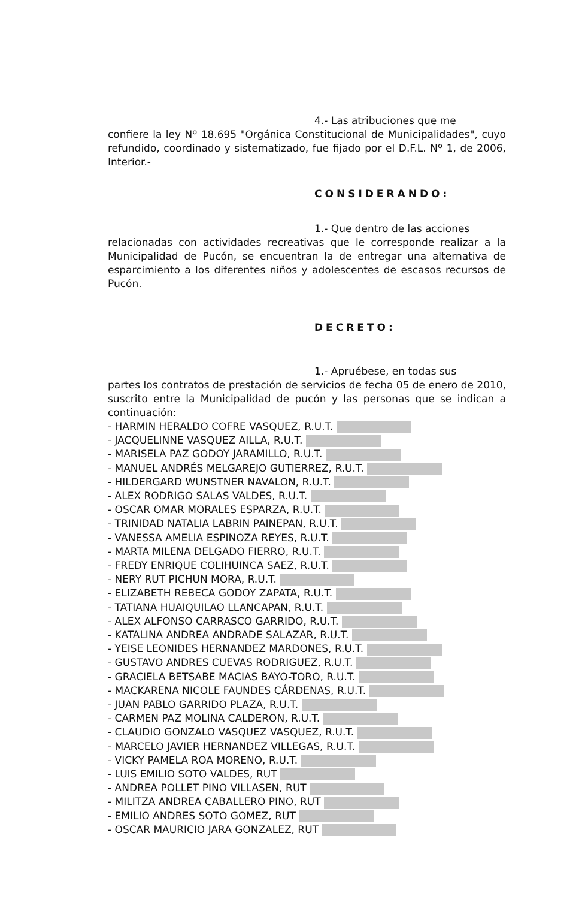4.- Las atribuciones que me
confiere la ley Nº 18.695 "Orgánica Constitucional de Municipalidades", cuyo refundido, coordinado y sistematizado, fue fijado por el D.F.L. Nº 1, de 2006, Interior.-
CONSIDERANDO:
1.- Que dentro de las acciones
relacionadas con actividades recreativas que le corresponde realizar a la Municipalidad de Pucón, se encuentran la de entregar una alternativa de esparcimiento a los diferentes niños y adolescentes de escasos recursos de Pucón.
DECRETO:
1.- Apruébese, en todas sus
partes los contratos de prestación de servicios de fecha 05 de enero de 2010, suscrito entre la Municipalidad de pucón y las personas que se indican a continuación:
- HARMIN HERALDO COFRE VASQUEZ, R.U.T.
- JACQUELINNE VASQUEZ AILLA, R.U.T.
- MARISELA PAZ GODOY JARAMILLO, R.U.T.
- MANUEL ANDRÉS MELGAREJO GUTIERREZ, R.U.T.
- HILDERGARD WUNSTNER NAVALON, R.U.T.
- ALEX RODRIGO SALAS VALDES, R.U.T.
- OSCAR OMAR MORALES ESPARZA, R.U.T.
- TRINIDAD NATALIA LABRIN PAINEPAN, R.U.T.
- VANESSA AMELIA ESPINOZA REYES, R.U.T.
- MARTA MILENA DELGADO FIERRO, R.U.T.
- FREDY ENRIQUE COLIHUINCA SAEZ, R.U.T.
- NERY RUT PICHUN MORA, R.U.T.
- ELIZABETH REBECA GODOY ZAPATA, R.U.T.
- TATIANA HUAIQUILAO LLANCAPAN, R.U.T.
- ALEX ALFONSO CARRASCO GARRIDO, R.U.T.
- KATALINA ANDREA ANDRADE SALAZAR, R.U.T.
- YEISE LEONIDES HERNANDEZ MARDONES, R.U.T.
- GUSTAVO ANDRES CUEVAS RODRIGUEZ, R.U.T.
- GRACIELA BETSABE MACIAS BAYO-TORO, R.U.T.
- MACKARENA NICOLE FAUNDES CÁRDENAS, R.U.T.
- JUAN PABLO GARRIDO PLAZA, R.U.T.
- CARMEN PAZ MOLINA CALDERON, R.U.T.
- CLAUDIO GONZALO VASQUEZ VASQUEZ, R.U.T.
- MARCELO JAVIER HERNANDEZ VILLEGAS, R.U.T.
- VICKY PAMELA ROA MORENO, R.U.T.
- LUIS EMILIO SOTO VALDES, RUT
- ANDREA POLLET PINO VILLASEN, RUT
- MILITZA ANDREA CABALLERO PINO, RUT
- EMILIO ANDRES SOTO GOMEZ, RUT
- OSCAR MAURICIO JARA GONZALEZ, RUT